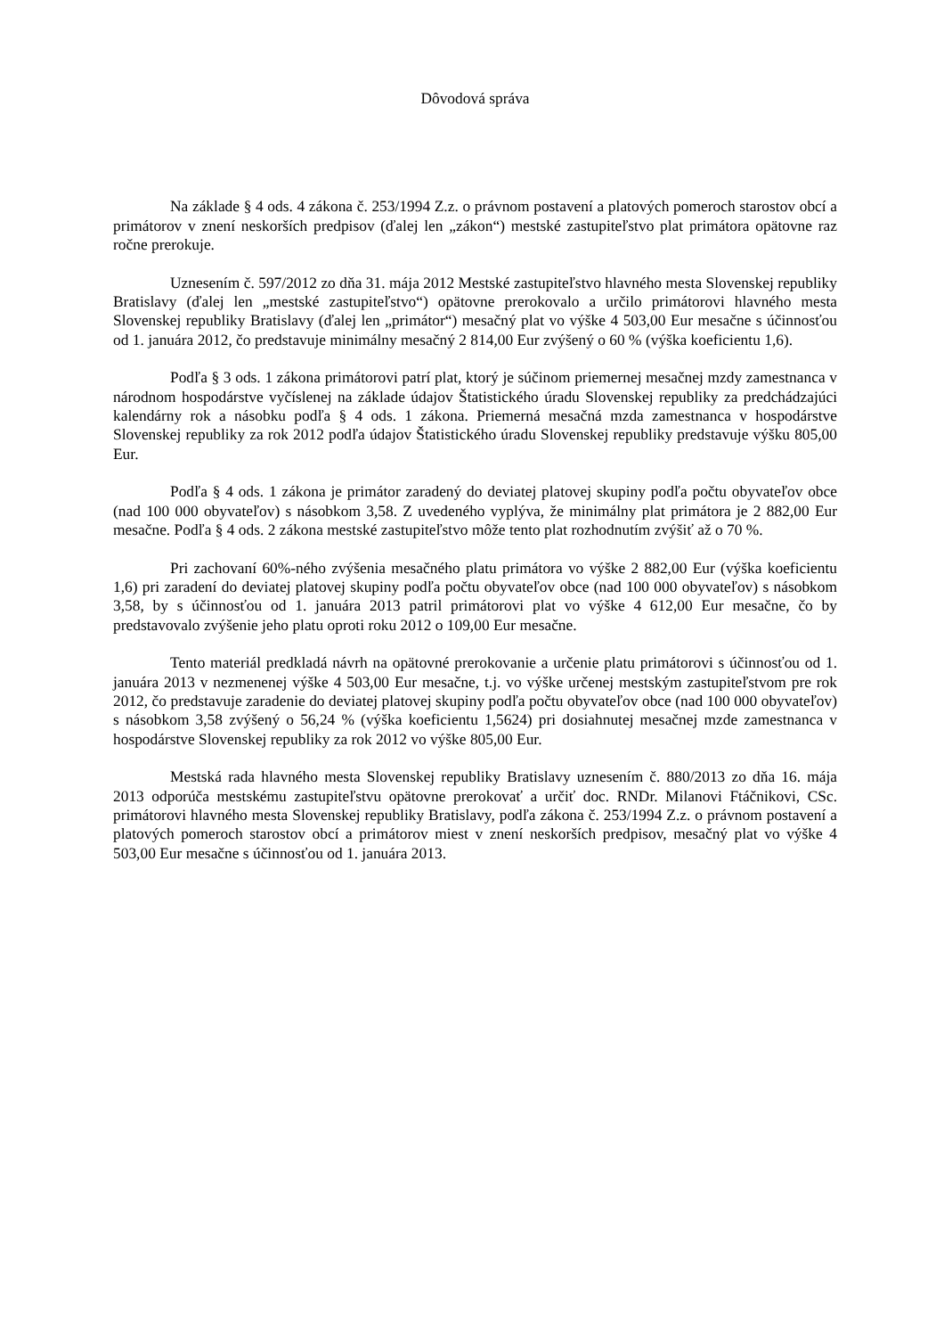Dôvodová správa
Na základe § 4 ods. 4 zákona č. 253/1994 Z.z. o právnom postavení a platových pomeroch starostov obcí a primátorov v znení neskorších predpisov (ďalej len „zákon“) mestské zastupiteľstvo plat primátora opätovne raz ročne prerokuje.
Uznesením č. 597/2012 zo dňa 31. mája 2012 Mestské zastupiteľstvo hlavného mesta Slovenskej republiky Bratislavy (ďalej len „mestské zastupiteľstvo“) opätovne prerokovalo a určilo primátorovi hlavného mesta Slovenskej republiky Bratislavy (ďalej len „primátor“) mesačný plat vo výške 4 503,00 Eur mesačne s účinnosťou od 1. januára 2012, čo predstavuje minimálny mesačný 2 814,00 Eur zvýšený o 60 % (výška koeficientu 1,6).
Podľa § 3 ods. 1 zákona primátorovi patrí plat, ktorý je súčinom priemernej mesačnej mzdy zamestnanca v národnom hospodárstve vyčíslenej na základe údajov Štatistického úradu Slovenskej republiky za predchádzajúci kalendárny rok a násobku podľa § 4 ods. 1 zákona. Priemerná mesačná mzda zamestnanca v hospodárstve Slovenskej republiky za rok 2012 podľa údajov Štatistického úradu Slovenskej republiky predstavuje výšku 805,00 Eur.
Podľa § 4 ods. 1 zákona je primátor zaradený do deviatej platovej skupiny podľa počtu obyvateľov obce (nad 100 000 obyvateľov) s násobkom 3,58. Z uvedeného vyplýva, že minimálny plat primátora je 2 882,00 Eur mesačne. Podľa § 4 ods. 2 zákona mestské zastupiteľstvo môže tento plat rozhodnutím zvýšiť až o 70 %.
Pri zachovaní 60%-ného zvýšenia mesačného platu primátora vo výške 2 882,00 Eur (výška koeficientu 1,6) pri zaradení do deviatej platovej skupiny podľa počtu obyvateľov obce (nad 100 000 obyvateľov) s násobkom 3,58, by s účinnosťou od 1. januára 2013 patril primátorovi plat vo výške 4 612,00 Eur mesačne, čo by predstavovalo zvýšenie jeho platu oproti roku 2012 o 109,00 Eur mesačne.
Tento materiál predkladá návrh na opätovné prerokovanie a určenie platu primátorovi s účinnosťou od 1. januára 2013 v nezmenenej výške 4 503,00 Eur mesačne, t.j. vo výške určenej mestským zastupiteľstvom pre rok 2012, čo predstavuje zaradenie do deviatej platovej skupiny podľa počtu obyvateľov obce (nad 100 000 obyvateľov) s násobkom 3,58 zvýšený o 56,24 % (výška koeficientu 1,5624) pri dosiahnutej mesačnej mzde zamestnanca v hospodárstve Slovenskej republiky za rok 2012 vo výške 805,00 Eur.
Mestská rada hlavného mesta Slovenskej republiky Bratislavy uznesením č. 880/2013 zo dňa 16. mája 2013 odporúča mestskému zastupiteľstvu opätovne prerokovať a určiť doc. RNDr. Milanovi Ftáčnikovi, CSc. primátorovi hlavného mesta Slovenskej republiky Bratislavy, podľa zákona č. 253/1994 Z.z. o právnom postavení a platových pomeroch starostov obcí a primátorov miest v znení neskorších predpisov, mesačný plat vo výške 4 503,00 Eur mesačne s účinnosťou od 1. januára 2013.